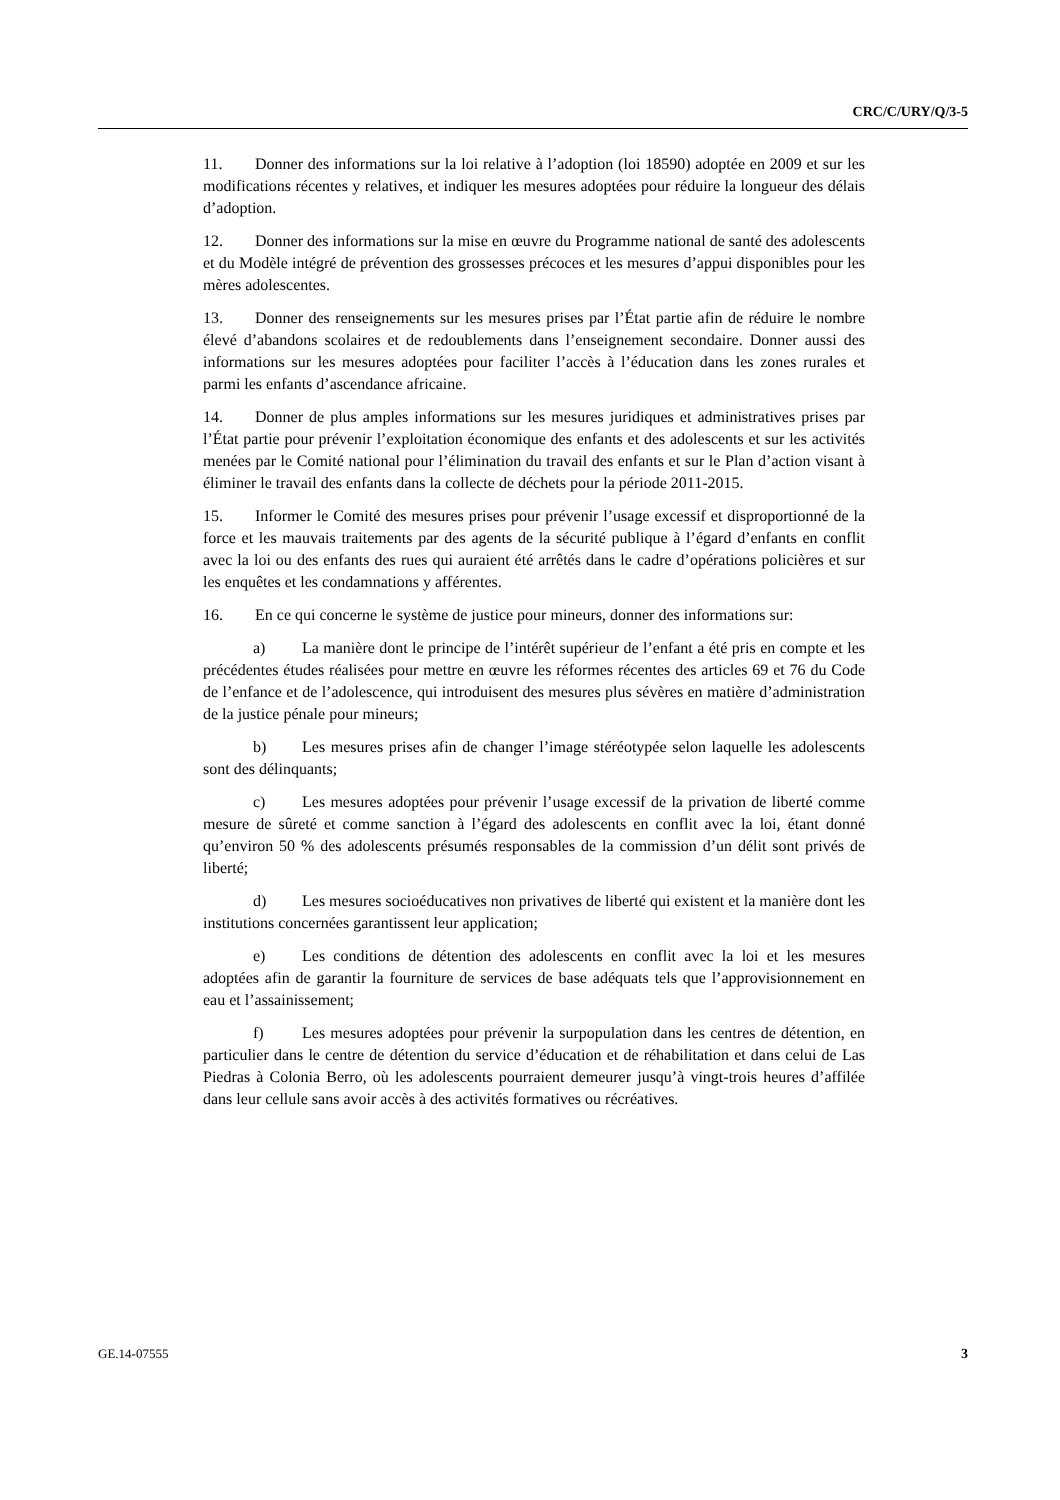CRC/C/URY/Q/3-5
11. Donner des informations sur la loi relative à l’adoption (loi 18590) adoptée en 2009 et sur les modifications récentes y relatives, et indiquer les mesures adoptées pour réduire la longueur des délais d’adoption.
12. Donner des informations sur la mise en œuvre du Programme national de santé des adolescents et du Modèle intégré de prévention des grossesses précoces et les mesures d’appui disponibles pour les mères adolescentes.
13. Donner des renseignements sur les mesures prises par l’État partie afin de réduire le nombre élevé d’abandons scolaires et de redoublements dans l’enseignement secondaire. Donner aussi des informations sur les mesures adoptées pour faciliter l’accès à l’éducation dans les zones rurales et parmi les enfants d’ascendance africaine.
14. Donner de plus amples informations sur les mesures juridiques et administratives prises par l’État partie pour prévenir l’exploitation économique des enfants et des adolescents et sur les activités menées par le Comité national pour l’élimination du travail des enfants et sur le Plan d’action visant à éliminer le travail des enfants dans la collecte de déchets pour la période 2011-2015.
15. Informer le Comité des mesures prises pour prévenir l’usage excessif et disproportionné de la force et les mauvais traitements par des agents de la sécurité publique à l’égard d’enfants en conflit avec la loi ou des enfants des rues qui auraient été arrêtés dans le cadre d’opérations policières et sur les enquêtes et les condamnations y afférentes.
16. En ce qui concerne le système de justice pour mineurs, donner des informations sur:
a) La manière dont le principe de l’intérêt supérieur de l’enfant a été pris en compte et les précédentes études réalisées pour mettre en œuvre les réformes récentes des articles 69 et 76 du Code de l’enfance et de l’adolescence, qui introduisent des mesures plus sévères en matière d’administration de la justice pénale pour mineurs;
b) Les mesures prises afin de changer l’image stéréotypée selon laquelle les adolescents sont des délinquants;
c) Les mesures adoptées pour prévenir l’usage excessif de la privation de liberté comme mesure de sûreté et comme sanction à l’égard des adolescents en conflit avec la loi, étant donné qu’environ 50 % des adolescents présumés responsables de la commission d’un délit sont privés de liberté;
d) Les mesures socioéducatives non privatives de liberté qui existent et la manière dont les institutions concernées garantissent leur application;
e) Les conditions de détention des adolescents en conflit avec la loi et les mesures adoptées afin de garantir la fourniture de services de base adéquats tels que l’approvisionnement en eau et l’assainissement;
f) Les mesures adoptées pour prévenir la surpopulation dans les centres de détention, en particulier dans le centre de détention du service d’éducation et de réhabilitation et dans celui de Las Piedras à Colonia Berro, où les adolescents pourraient demeurer jusqu’à vingt-trois heures d’affilée dans leur cellule sans avoir accès à des activités formatives ou récréatives.
GE.14-07555 3